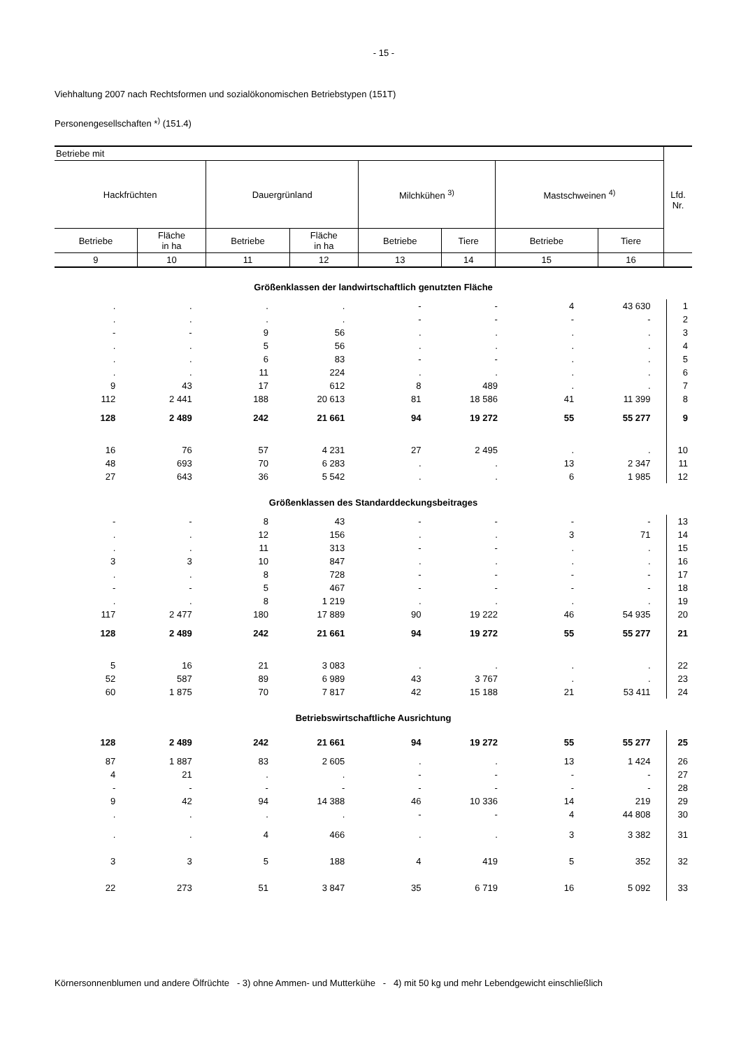- 15 -
Viehhaltung 2007 nach Rechtsformen und sozialökonomischen Betriebstypen (151T)
Personengesellschaften *<sup>)</sup> (151.4)
| Betriebe mit | | | | | | | | Lfd. Nr. |
| Hackfrüchten | | Dauergrünland | | Milchkühen <sup>3)</sup> | | Mastschweinen <sup>4)</sup> | | |
| Betriebe | Fläche in ha | Betriebe | Fläche in ha | Betriebe | Tiere | Betriebe | Tiere | |
| 9 | 10 | 11 | 12 | 13 | 14 | 15 | 16 | |
| Größenklassen der landwirtschaftlich genutzten Fläche | | | | | | | | |
| . | . | . | . | - | - | 4 | 43 630 | 1 |
| . | . | . | . | - | - | - | - | 2 |
| - | - | 9 | 56 | . | . | . | . | 3 |
| . | . | 5 | 56 | . | . | . | . | 4 |
| . | . | 6 | 83 | - | - | . | . | 5 |
| . | . | 11 | 224 | . | . | . | . | 6 |
| 9 | 43 | 17 | 612 | 8 | 489 | . | . | 7 |
| 112 | 2 441 | 188 | 20 613 | 81 | 18 586 | 41 | 11 399 | 8 |
| 128 | 2 489 | 242 | 21 661 | 94 | 19 272 | 55 | 55 277 | 9 |
| 16 | 76 | 57 | 4 231 | 27 | 2 495 | . | . | 10 |
| 48 | 693 | 70 | 6 283 | . | . | 13 | 2 347 | 11 |
| 27 | 643 | 36 | 5 542 | . | . | 6 | 1 985 | 12 |
| Größenklassen des Standarddeckungsbeitrages | | | | | | | | |
| - | - | 8 | 43 | - | - | - | - | 13 |
| . | . | 12 | 156 | . | . | 3 | 71 | 14 |
| . | . | 11 | 313 | - | - | . | . | 15 |
| 3 | 3 | 10 | 847 | . | . | . | . | 16 |
| . | . | 8 | 728 | - | - | - | - | 17 |
| - | - | 5 | 467 | - | - | - | - | 18 |
| . | . | 8 | 1 219 | . | . | . | . | 19 |
| 117 | 2 477 | 180 | 17 889 | 90 | 19 222 | 46 | 54 935 | 20 |
| 128 | 2 489 | 242 | 21 661 | 94 | 19 272 | 55 | 55 277 | 21 |
| 5 | 16 | 21 | 3 083 | . | . | . | . | 22 |
| 52 | 587 | 89 | 6 989 | 43 | 3 767 | . | . | 23 |
| 60 | 1 875 | 70 | 7 817 | 42 | 15 188 | 21 | 53 411 | 24 |
| Betriebswirtschaftliche Ausrichtung | | | | | | | | |
| 128 | 2 489 | 242 | 21 661 | 94 | 19 272 | 55 | 55 277 | 25 |
| 87 | 1 887 | 83 | 2 605 | . | . | 13 | 1 424 | 26 |
| 4 | 21 | . | . | - | - | - | - | 27 |
| - | - | - | - | - | - | - | - | 28 |
| 9 | 42 | 94 | 14 388 | 46 | 10 336 | 14 | 219 | 29 |
| . | . | . | . | - | - | 4 | 44 808 | 30 |
| . | . | 4 | 466 | . | . | 3 | 3 382 | 31 |
| 3 | 3 | 5 | 188 | 4 | 419 | 5 | 352 | 32 |
| 22 | 273 | 51 | 3 847 | 35 | 6 719 | 16 | 5 092 | 33 |
Körnersonnenblumen und andere Ölfrüchte - 3) ohne Ammen- und Mutterkühe - 4) mit 50 kg und mehr Lebendgewicht einschließlich